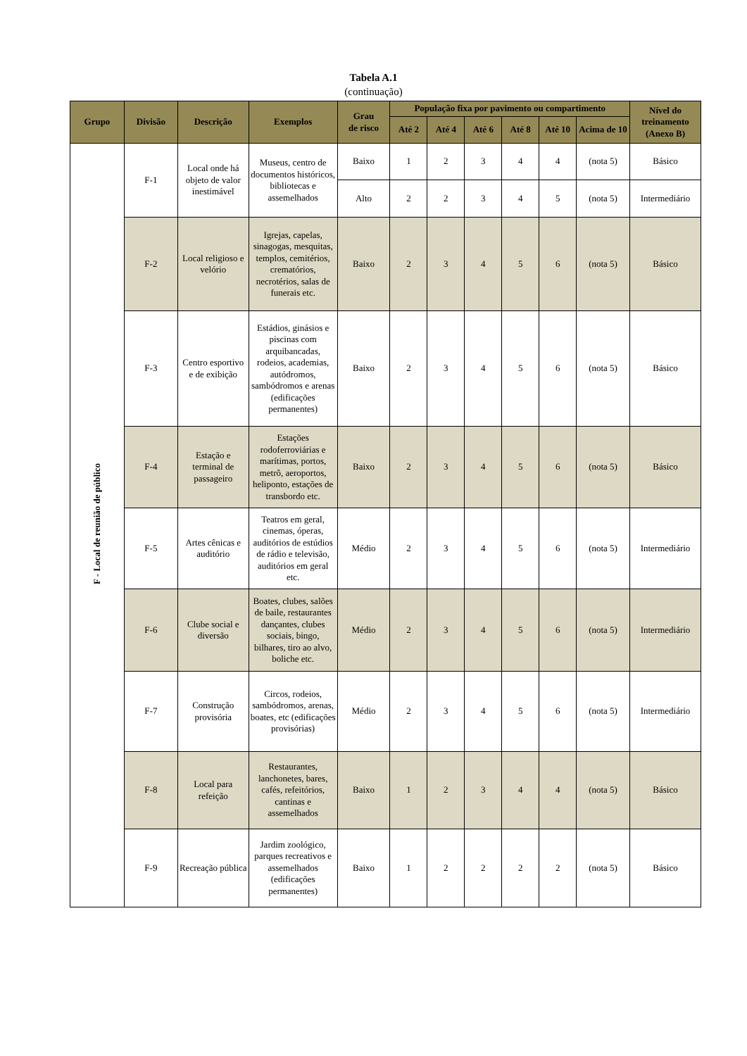Tabela A.1
(continuação)
| Grupo | Divisão | Descrição | Exemplos | Grau de risco | População fixa por pavimento ou compartimento | | | | | | Nível do treinamento (Anexo B) |
| --- | --- | --- | --- | --- | --- | --- | --- | --- | --- | --- | --- |
| | | | | | Até 2 | Até 4 | Até 6 | Até 8 | Até 10 | Acima de 10 | |
| F - Local de reunião de público | F-1 | Local onde há objeto de valor inestimável | Museus, centro de documentos históricos, bibliotecas e assemelhados | Baixo | 1 | 2 | 3 | 4 | 4 | (nota 5) | Básico |
| | | | | Alto | 2 | 2 | 3 | 4 | 5 | (nota 5) | Intermediário |
| | F-2 | Local religioso e velório | Igrejas, capelas, sinagogas, mesquitas, templos, cemitérios, crematórios, necrotérios, salas de funerais etc. | Baixo | 2 | 3 | 4 | 5 | 6 | (nota 5) | Básico |
| | F-3 | Centro esportivo e de exibição | Estádios, ginásios e piscinas com arquibancadas, rodeios, academias, autódromos, sambódromos e arenas (edificações permanentes) | Baixo | 2 | 3 | 4 | 5 | 6 | (nota 5) | Básico |
| | F-4 | Estação e terminal de passageiro | Estações rodoferroviárias e marítimas, portos, metrô, aeroportos, heliponto, estações de transbordo etc. | Baixo | 2 | 3 | 4 | 5 | 6 | (nota 5) | Básico |
| | F-5 | Artes cênicas e auditório | Teatros em geral, cinemas, óperas, auditórios de estúdios de rádio e televisão, auditórios em geral etc. | Médio | 2 | 3 | 4 | 5 | 6 | (nota 5) | Intermediário |
| | F-6 | Clube social e diversão | Boates, clubes, salões de baile, restaurantes dançantes, clubes sociais, bingo, bilhares, tiro ao alvo, boliche etc. | Médio | 2 | 3 | 4 | 5 | 6 | (nota 5) | Intermediário |
| | F-7 | Construção provisória | Circos, rodeios, sambódromos, arenas, boates, etc (edificações provisórias) | Médio | 2 | 3 | 4 | 5 | 6 | (nota 5) | Intermediário |
| | F-8 | Local para refeição | Restaurantes, lanchonetes, bares, cafés, refeitórios, cantinas e assemelhados | Baixo | 1 | 2 | 3 | 4 | 4 | (nota 5) | Básico |
| | F-9 | Recreação pública | Jardim zoológico, parques recreativos e assemelhados (edificações permanentes) | Baixo | 1 | 2 | 2 | 2 | 2 | (nota 5) | Básico |